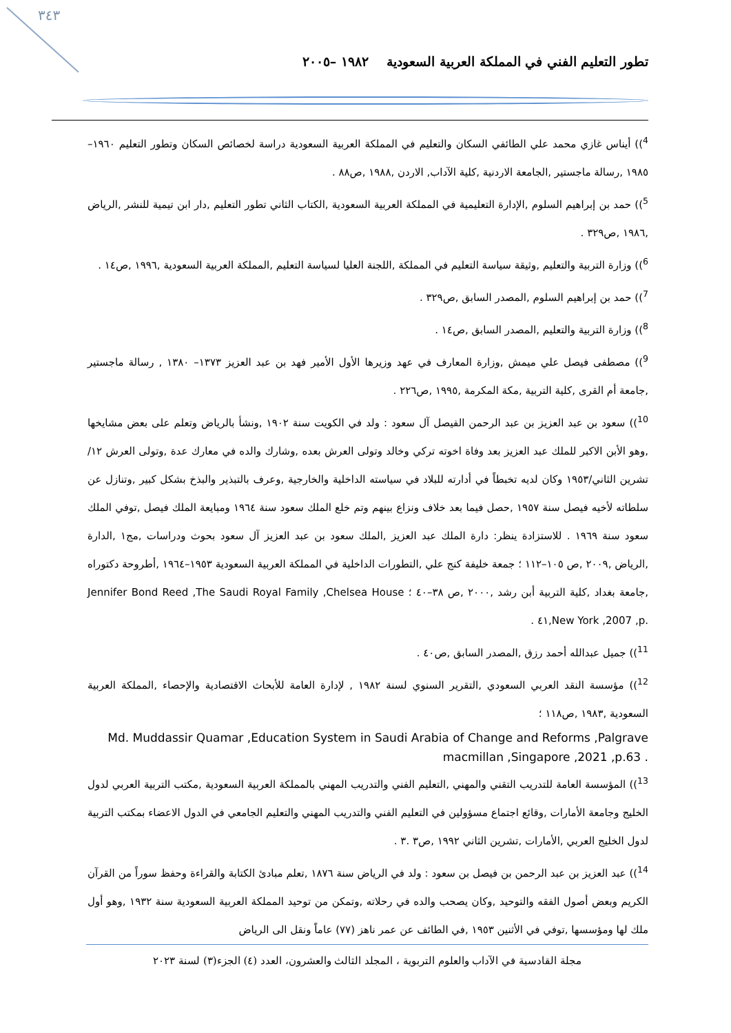٣٤٣
تطور التعليم الفني في المملكة العربية السعودية ١٩٨٢ –٢٠٠٥
<sup>4</sup>)) أيناس غازي محمد علي الطائفي السكان والتعليم في المملكة العربية السعودية دراسة لخصائص السكان وتطور التعليم ١٩٦٠–١٩٨٥ ,رسالة ماجستير ,الجامعة الاردنية ,كلية الآداب, الاردن ,١٩٨٨ ,ص٨٨ .
<sup>5</sup>)) حمد بن إبراهيم السلوم ,الإدارة التعليمية في المملكة العربية السعودية ,الكتاب الثاني تطور التعليم ,دار ابن تيمية للنشر ,الرياض ,١٩٨٦ ,ص٣٢٩ .
<sup>6</sup>)) وزارة التربية والتعليم ,وثيقة سياسة التعليم في المملكة ,اللجنة العليا لسياسة التعليم ,المملكة العربية السعودية ,١٩٩٦ ,ص١٤ .
<sup>7</sup>)) حمد بن إبراهيم السلوم ,المصدر السابق ,ص٣٢٩ .
<sup>8</sup>)) وزارة التربية والتعليم ,المصدر السابق ,ص١٤ .
<sup>9</sup>)) مصطفى فيصل علي ميمش ,وزارة المعارف في عهد وزيرها الأول الأمير فهد بن عبد العزيز ١٣٧٣– ١٣٨٠ , رسالة ماجستير ,جامعة أم القرى ,كلية التربية ,مكة المكرمة ,١٩٩٥ ,ص٢٢٦ .
<sup>10</sup>)) سعود بن عبد العزيز بن عبد الرحمن الفيصل آل سعود : ولد في الكويت سنة ١٩٠٢ ,ونشأ بالرياض وتعلم على بعض مشايخها ,وهو الأبن الاكبر للملك عبد العزيز بعد وفاة اخوته تركي وخالد وتولى العرش بعده ,وشارك والده في معارك عدة ,وتولى العرش ١٢/تشرين الثاني/١٩٥٣ وكان لديه تخبطاً في أدارته للبلاد في سياسته الداخلية والخارجية ,وعرف بالتبذير والبذخ بشكل كبير ,وتنازل عن سلطاته لأخيه فيصل سنة ١٩٥٧ ,حصل فيما بعد خلاف ونزاع بينهم وتم خلع الملك سعود سنة ١٩٦٤ ومبايعة الملك فيصل ,توفي الملك سعود سنة ١٩٦٩ . للاستزادة ينظر: دارة الملك عبد العزيز ,الملك سعود بن عبد العزيز آل سعود بحوث ودراسات ,مج١ ,الدارة ,الرياض ,٢٠٠٩ ,ص ١٠٥–١١٢ ؛ جمعة خليفة كنج علي ,التطورات الداخلية في المملكة العربية السعودية ١٩٥٣–١٩٦٤ ,أطروحة دكتوراه ,جامعة بغداد ,كلية التربية أبن رشد ,٢٠٠٠ ,ص ٣٨–٤٠ ؛ Jennifer Bond Reed ,The Saudi Royal Family ,Chelsea House ,New York ,2007 ,p. ٤١ .
<sup>11</sup>)) جميل عبدالله أحمد رزق ,المصدر السابق ,ص٤٠ .
<sup>12</sup>)) مؤسسة النقد العربي السعودي ,التقرير السنوي لسنة ١٩٨٢ , لإدارة العامة للأبحاث الاقتصادية والإحصاء ,المملكة العربية السعودية ,١٩٨٣ ,ص١١٨ ؛
Md. Muddassir Quamar ,Education System in Saudi Arabia of Change and Reforms ,Palgrave macmillan ,Singapore ,2021 ,p.63 .
<sup>13</sup>)) المؤسسة العامة للتدريب التقني والمهني ,التعليم الفني والتدريب المهني بالمملكة العربية السعودية ,مكتب التربية العربي لدول الخليج وجامعة الأمارات ,وقائع اجتماع مسؤولين في التعليم الفني والتدريب المهني والتعليم الجامعي في الدول الاعضاء بمكتب التربية لدول الخليج العربي ,الأمارات ,تشرين الثاني ١٩٩٢ ,ص٣ .٣ .
<sup>14</sup>)) عبد العزيز بن عبد الرحمن بن فيصل بن سعود : ولد في الرياض سنة ١٨٧٦ ,تعلم مبادئ الكتابة والقراءة وحفظ سوراً من القرآن الكريم وبعض أصول الفقه والتوحيد ,وكان يصحب والده في رحلاته ,وتمكن من توحيد المملكة العربية السعودية سنة ١٩٣٢ ,وهو أول ملك لها ومؤسسها ,توفي في الأثنين ١٩٥٣ ,في الطائف عن عمر ناهز (٧٧) عاماً ونقل الى الرياض
مجلة القادسية في الآداب والعلوم التربوية ، المجلد الثالث والعشرون، العدد (٤) الجزء(٣) لسنة ٢٠٢٣